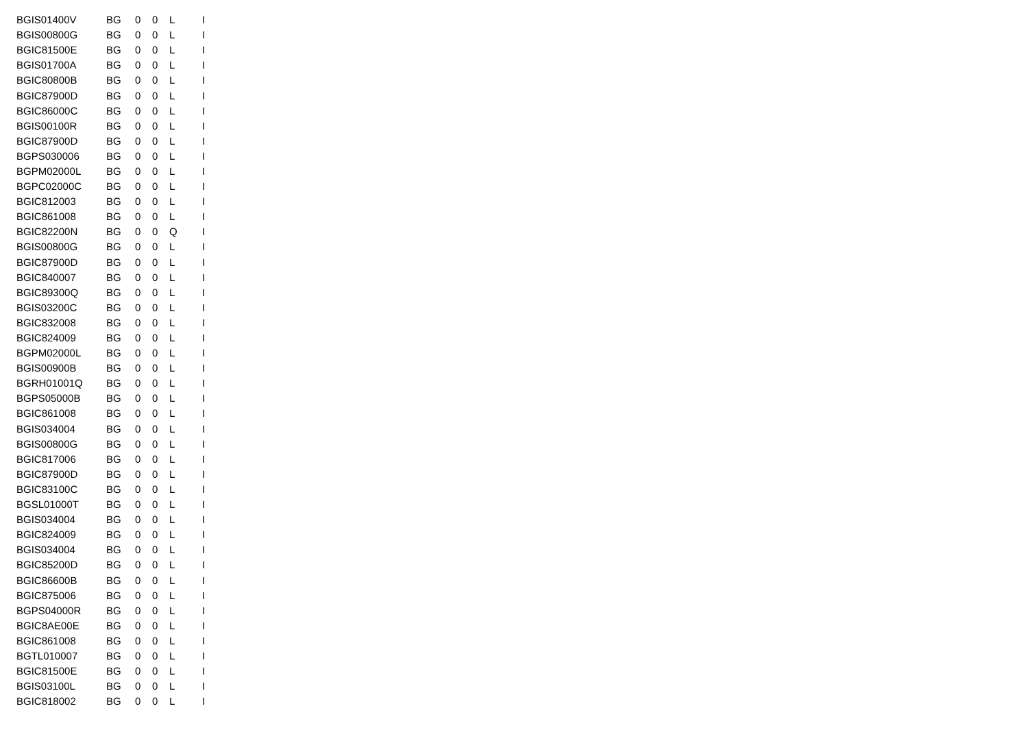| BGIS01400V | BG | 0 | 0 | L | I |
| BGIS00800G | BG | 0 | 0 | L | I |
| BGIC81500E | BG | 0 | 0 | L | I |
| BGIS01700A | BG | 0 | 0 | L | I |
| BGIC80800B | BG | 0 | 0 | L | I |
| BGIC87900D | BG | 0 | 0 | L | I |
| BGIC86000C | BG | 0 | 0 | L | I |
| BGIS00100R | BG | 0 | 0 | L | I |
| BGIC87900D | BG | 0 | 0 | L | I |
| BGPS030006 | BG | 0 | 0 | L | I |
| BGPM02000L | BG | 0 | 0 | L | I |
| BGPC02000C | BG | 0 | 0 | L | I |
| BGIC812003 | BG | 0 | 0 | L | I |
| BGIC861008 | BG | 0 | 0 | L | I |
| BGIC82200N | BG | 0 | 0 | Q | I |
| BGIS00800G | BG | 0 | 0 | L | I |
| BGIC87900D | BG | 0 | 0 | L | I |
| BGIC840007 | BG | 0 | 0 | L | I |
| BGIC89300Q | BG | 0 | 0 | L | I |
| BGIS03200C | BG | 0 | 0 | L | I |
| BGIC832008 | BG | 0 | 0 | L | I |
| BGIC824009 | BG | 0 | 0 | L | I |
| BGPM02000L | BG | 0 | 0 | L | I |
| BGIS00900B | BG | 0 | 0 | L | I |
| BGRH01001Q | BG | 0 | 0 | L | I |
| BGPS05000B | BG | 0 | 0 | L | I |
| BGIC861008 | BG | 0 | 0 | L | I |
| BGIS034004 | BG | 0 | 0 | L | I |
| BGIS00800G | BG | 0 | 0 | L | I |
| BGIC817006 | BG | 0 | 0 | L | I |
| BGIC87900D | BG | 0 | 0 | L | I |
| BGIC83100C | BG | 0 | 0 | L | I |
| BGSL01000T | BG | 0 | 0 | L | I |
| BGIS034004 | BG | 0 | 0 | L | I |
| BGIC824009 | BG | 0 | 0 | L | I |
| BGIS034004 | BG | 0 | 0 | L | I |
| BGIC85200D | BG | 0 | 0 | L | I |
| BGIC86600B | BG | 0 | 0 | L | I |
| BGIC875006 | BG | 0 | 0 | L | I |
| BGPS04000R | BG | 0 | 0 | L | I |
| BGIC8AE00E | BG | 0 | 0 | L | I |
| BGIC861008 | BG | 0 | 0 | L | I |
| BGTL010007 | BG | 0 | 0 | L | I |
| BGIC81500E | BG | 0 | 0 | L | I |
| BGIS03100L | BG | 0 | 0 | L | I |
| BGIC818002 | BG | 0 | 0 | L | I |